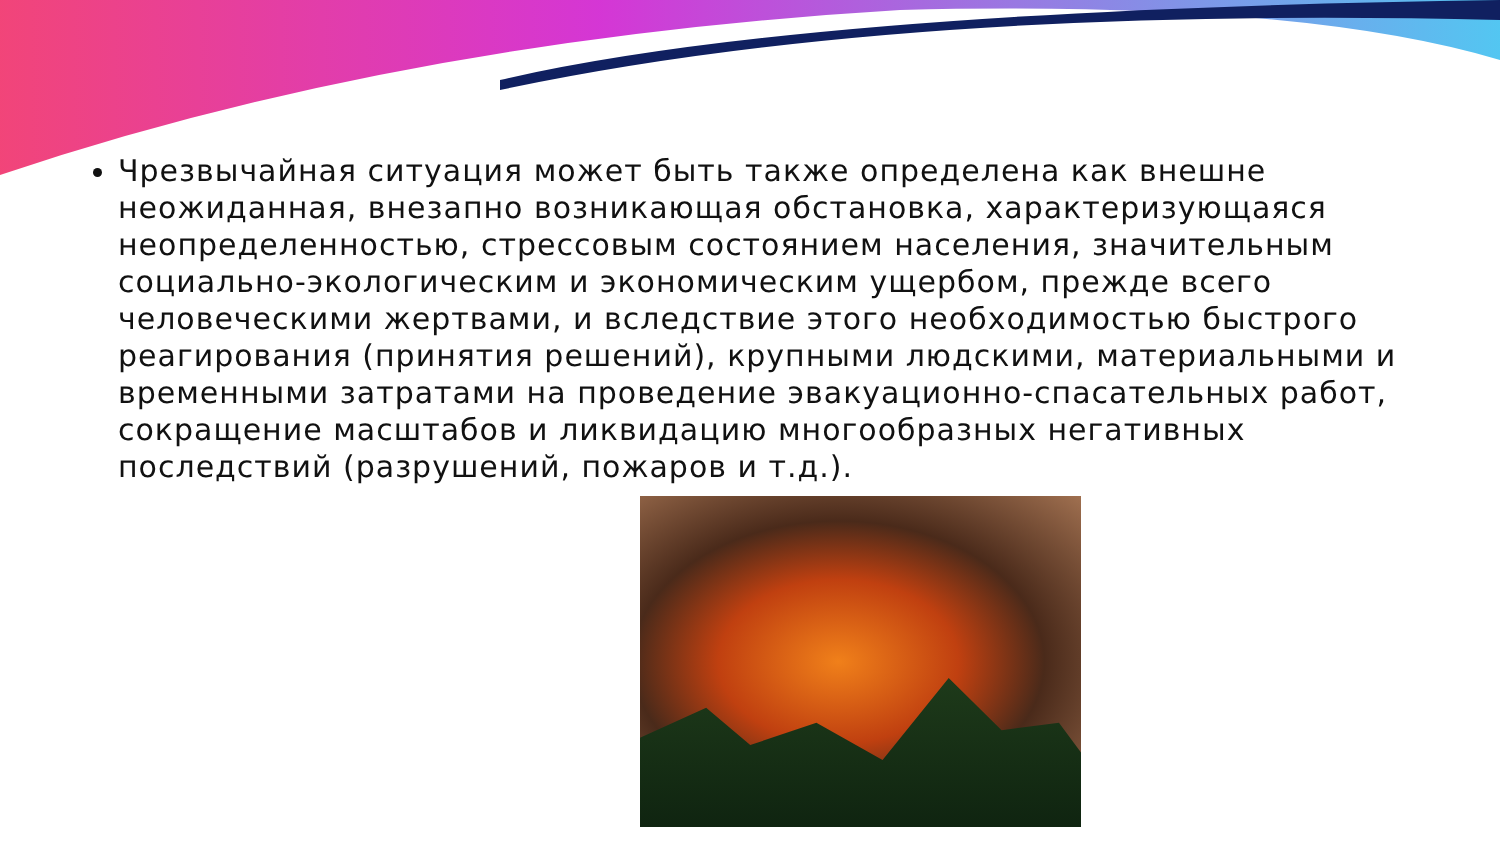Чрезвычайная ситуация может быть также определена как внешне неожиданная, внезапно возникающая обстановка, характеризующаяся неопределенностью, стрессовым состоянием населения, значительным социально-экологическим и экономическим ущербом, прежде всего человеческими жертвами, и вследствие этого необходимостью быстрого реагирования (принятия решений), крупными людскими, материальными и временными затратами на проведение эвакуационно-спасательных работ, сокращение масштабов и ликвидацию многообразных негативных последствий (разрушений, пожаров и т.д.).